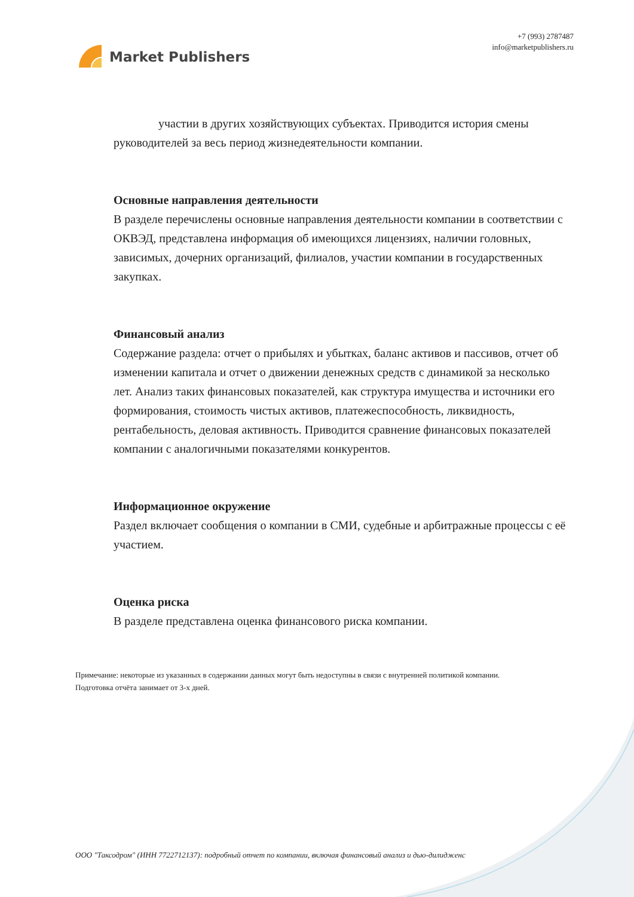Market Publishers
+7 (993) 2787487
info@marketpublishers.ru
участии в других хозяйствующих субъектах. Приводится история смены руководителей за весь период жизнедеятельности компании.
Основные направления деятельности
В разделе перечислены основные направления деятельности компании в соответствии с ОКВЭД, представлена информация об имеющихся лицензиях, наличии головных, зависимых, дочерних организаций, филиалов, участии компании в государственных закупках.
Финансовый анализ
Содержание раздела: отчет о прибылях и убытках, баланс активов и пассивов, отчет об изменении капитала и отчет о движении денежных средств с динамикой за несколько лет. Анализ таких финансовых показателей, как структура имущества и источники его формирования, стоимость чистых активов, платежеспособность, ликвидность, рентабельность, деловая активность. Приводится сравнение финансовых показателей компании с аналогичными показателями конкурентов.
Информационное окружение
Раздел включает сообщения о компании в СМИ, судебные и арбитражные процессы с её участием.
Оценка риска
В разделе представлена оценка финансового риска компании.
Примечание: некоторые из указанных в содержании данных могут быть недоступны в связи с внутренней политикой компании.
Подготовка отчёта занимает от 3-х дней.
ООО "Таксодром" (ИНН 7722712137): подробный отчет по компании, включая финансовый анализ и дью-дилидженс